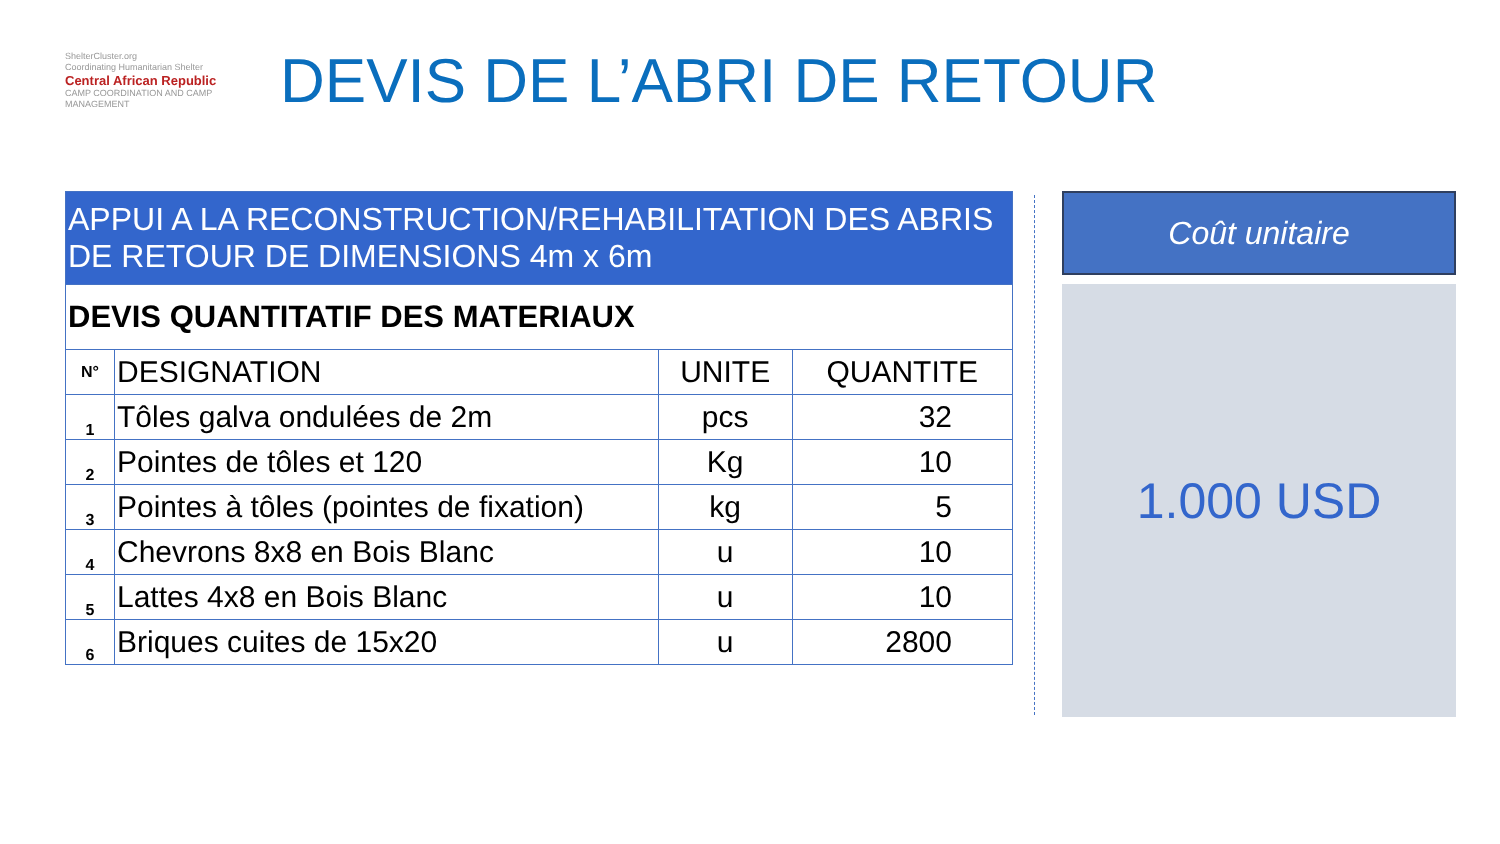ShelterCluster.org
Coordinating Humanitarian Shelter
Central African Republic
CAMP COORDINATION AND CAMP MANAGEMENT
DEVIS DE L’ABRI DE RETOUR
| APPUI A LA RECONSTRUCTION/REHABILITATION DES ABRIS DE RETOUR DE DIMENSIONS 4m x 6m | | | |
| --- | --- | --- | --- |
| DEVIS QUANTITATIF DES MATERIAUX | | | |
| N° | DESIGNATION | UNITE | QUANTITE |
| 1 | Tôles galva ondulées de 2m | pcs | 32 |
| 2 | Pointes de tôles et 120 | Kg | 10 |
| 3 | Pointes à tôles (pointes de fixation) | kg | 5 |
| 4 | Chevrons 8x8 en Bois Blanc | u | 10 |
| 5 | Lattes 4x8 en Bois Blanc | u | 10 |
| 6 | Briques cuites de 15x20 | u | 2800 |
Coût unitaire
1.000 USD